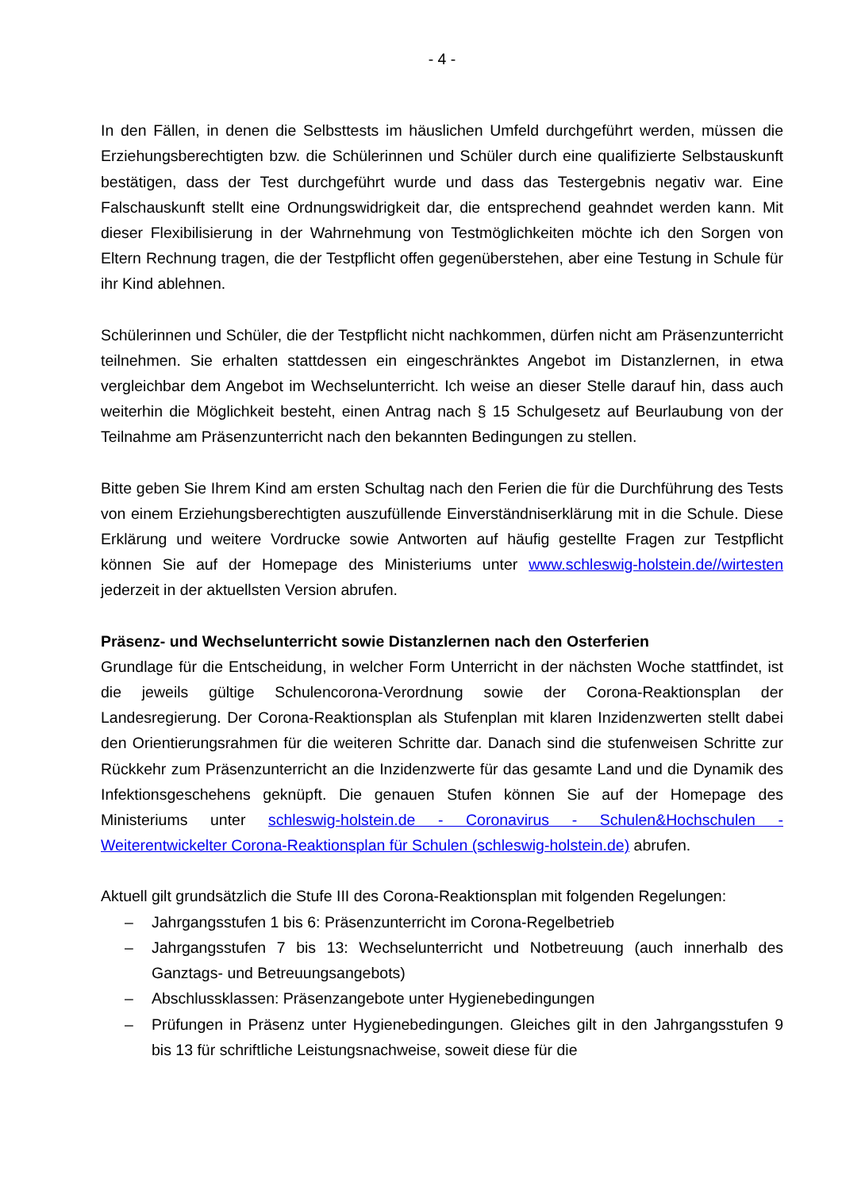- 4 -
In den Fällen, in denen die Selbsttests im häuslichen Umfeld durchgeführt werden, müssen die Erziehungsberechtigten bzw. die Schülerinnen und Schüler durch eine qualifizierte Selbstauskunft bestätigen, dass der Test durchgeführt wurde und dass das Testergebnis negativ war. Eine Falschauskunft stellt eine Ordnungswidrigkeit dar, die entsprechend geahndet werden kann. Mit dieser Flexibilisierung in der Wahrnehmung von Testmöglichkeiten möchte ich den Sorgen von Eltern Rechnung tragen, die der Testpflicht offen gegenüberstehen, aber eine Testung in Schule für ihr Kind ablehnen.
Schülerinnen und Schüler, die der Testpflicht nicht nachkommen, dürfen nicht am Präsenzunterricht teilnehmen. Sie erhalten stattdessen ein eingeschränktes Angebot im Distanzlernen, in etwa vergleichbar dem Angebot im Wechselunterricht. Ich weise an dieser Stelle darauf hin, dass auch weiterhin die Möglichkeit besteht, einen Antrag nach § 15 Schulgesetz auf Beurlaubung von der Teilnahme am Präsenzunterricht nach den bekannten Bedingungen zu stellen.
Bitte geben Sie Ihrem Kind am ersten Schultag nach den Ferien die für die Durchführung des Tests von einem Erziehungsberechtigten auszufüllende Einverständniserklärung mit in die Schule. Diese Erklärung und weitere Vordrucke sowie Antworten auf häufig gestellte Fragen zur Testpflicht können Sie auf der Homepage des Ministeriums unter www.schleswig-holstein.de//wirtesten jederzeit in der aktuellsten Version abrufen.
Präsenz- und Wechselunterricht sowie Distanzlernen nach den Osterferien
Grundlage für die Entscheidung, in welcher Form Unterricht in der nächsten Woche stattfindet, ist die jeweils gültige Schulencorona-Verordnung sowie der Corona-Reaktionsplan der Landesregierung. Der Corona-Reaktionsplan als Stufenplan mit klaren Inzidenzwerten stellt dabei den Orientierungsrahmen für die weiteren Schritte dar. Danach sind die stufenweisen Schritte zur Rückkehr zum Präsenzunterricht an die Inzidenzwerte für das gesamte Land und die Dynamik des Infektionsgeschehens geknüpft. Die genauen Stufen können Sie auf der Homepage des Ministeriums unter schleswig-holstein.de - Coronavirus - Schulen&Hochschulen - Weiterentwickelter Corona-Reaktionsplan für Schulen (schleswig-holstein.de) abrufen.
Aktuell gilt grundsätzlich die Stufe III des Corona-Reaktionsplan mit folgenden Regelungen:
– Jahrgangsstufen 1 bis 6: Präsenzunterricht im Corona-Regelbetrieb
– Jahrgangsstufen 7 bis 13: Wechselunterricht und Notbetreuung (auch innerhalb des Ganztags- und Betreuungsangebots)
– Abschlussklassen: Präsenzangebote unter Hygienebedingungen
– Prüfungen in Präsenz unter Hygienebedingungen. Gleiches gilt in den Jahrgangsstufen 9 bis 13 für schriftliche Leistungsnachweise, soweit diese für die